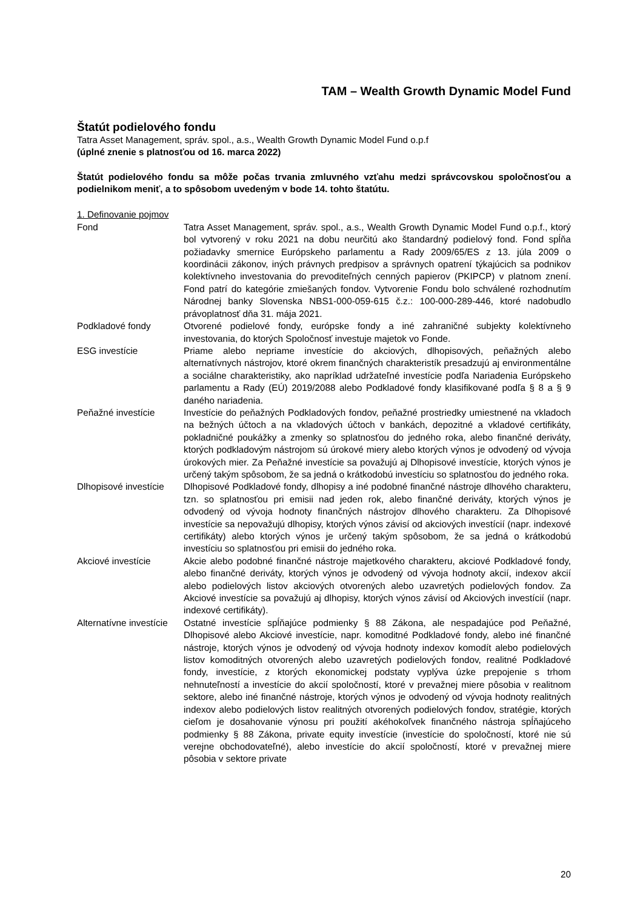TAM – Wealth Growth Dynamic Model Fund
Štatút podielového fondu
Tatra Asset Management, správ. spol., a.s., Wealth Growth Dynamic Model Fund o.p.f
(úplné znenie s platnosťou od 16. marca 2022)
Štatút podielového fondu sa môže počas trvania zmluvného vzťahu medzi správcovskou spoločnosťou a podielnikom meniť, a to spôsobom uvedeným v bode 14. tohto štatútu.
1. Definovanie pojmov
| Fond | Tatra Asset Management, správ. spol., a.s., Wealth Growth Dynamic Model Fund o.p.f., ktorý bol vytvorený v roku 2021 na dobu neurčitú ako štandardný podielový fond. Fond spĺňa požiadavky smernice Európskeho parlamentu a Rady 2009/65/ES z 13. júla 2009 o koordinácii zákonov, iných právnych predpisov a správnych opatrení týkajúcich sa podnikov kolektívneho investovania do prevoditeľných cenných papierov (PKIPCP) v platnom znení. Fond patrí do kategórie zmiešaných fondov. Vytvorenie Fondu bolo schválené rozhodnutím Národnej banky Slovenska NBS1-000-059-615 č.z.: 100-000-289-446, ktoré nadobudlo právoplatnosť dňa 31. mája 2021. |
| Podkladové fondy | Otvorené podielové fondy, európske fondy a iné zahraničné subjekty kolektívneho investovania, do ktorých Spoločnosť investuje majetok vo Fonde. |
| ESG investície | Priame alebo nepriame investície do akciových, dlhopisových, peňažných alebo alternatívnych nástrojov, ktoré okrem finančných charakteristík presadzujú aj environmentálne a sociálne charakteristiky, ako napríklad udržateľné investície podľa Nariadenia Európskeho parlamentu a Rady (EÚ) 2019/2088 alebo Podkladové fondy klasifikované podľa § 8 a § 9 daného nariadenia. |
| Peňažné investície | Investície do peňažných Podkladových fondov, peňažné prostriedky umiestnené na vkladoch na bežných účtoch a na vkladových účtoch v bankách, depozitné a vkladové certifikáty, pokladničné poukážky a zmenky so splatnosťou do jedného roka, alebo finančné deriváty, ktorých podkladovým nástrojom sú úrokové miery alebo ktorých výnos je odvodený od vývoja úrokových mier. Za Peňažné investície sa považujú aj Dlhopisové investície, ktorých výnos je určený takým spôsobom, že sa jedná o krátkodobú investíciu so splatnosťou do jedného roka. |
| Dlhopisové investície | Dlhopisové Podkladové fondy, dlhopisy a iné podobné finančné nástroje dlhového charakteru, tzn. so splatnosťou pri emisii nad jeden rok, alebo finančné deriváty, ktorých výnos je odvodený od vývoja hodnoty finančných nástrojov dlhového charakteru. Za Dlhopisové investície sa nepovažujú dlhopisy, ktorých výnos závisí od akciových investícií (napr. indexové certifikáty) alebo ktorých výnos je určený takým spôsobom, že sa jedná o krátkodobú investíciu so splatnosťou pri emisii do jedného roka. |
| Akciové investície | Akcie alebo podobné finančné nástroje majetkového charakteru, akciové Podkladové fondy, alebo finančné deriváty, ktorých výnos je odvodený od vývoja hodnoty akcií, indexov akcií alebo podielových listov akciových otvorených alebo uzavretých podielových fondov. Za Akciové investície sa považujú aj dlhopisy, ktorých výnos závisí od Akciových investícií (napr. indexové certifikáty). |
| Alternatívne investície | Ostatné investície spĺňajúce podmienky § 88 Zákona, ale nespadajúce pod Peňažné, Dlhopisové alebo Akciové investície, napr. komoditné Podkladové fondy, alebo iné finančné nástroje, ktorých výnos je odvodený od vývoja hodnoty indexov komodít alebo podielových listov komoditných otvorených alebo uzavretých podielových fondov, realitné Podkladové fondy, investície, z ktorých ekonomickej podstaty vyplýva úzke prepojenie s trhom nehnuteľností a investície do akcií spoločností, ktoré v prevažnej miere pôsobia v realitnom sektore, alebo iné finančné nástroje, ktorých výnos je odvodený od vývoja hodnoty realitných indexov alebo podielových listov realitných otvorených podielových fondov, stratégie, ktorých cieľom je dosahovanie výnosu pri použití akéhokoľvek finančného nástroja spĺňajúceho podmienky § 88 Zákona, private equity investície (investície do spoločností, ktoré nie sú verejne obchodovateľné), alebo investície do akcií spoločností, ktoré v prevažnej miere pôsobia v sektore private |
20